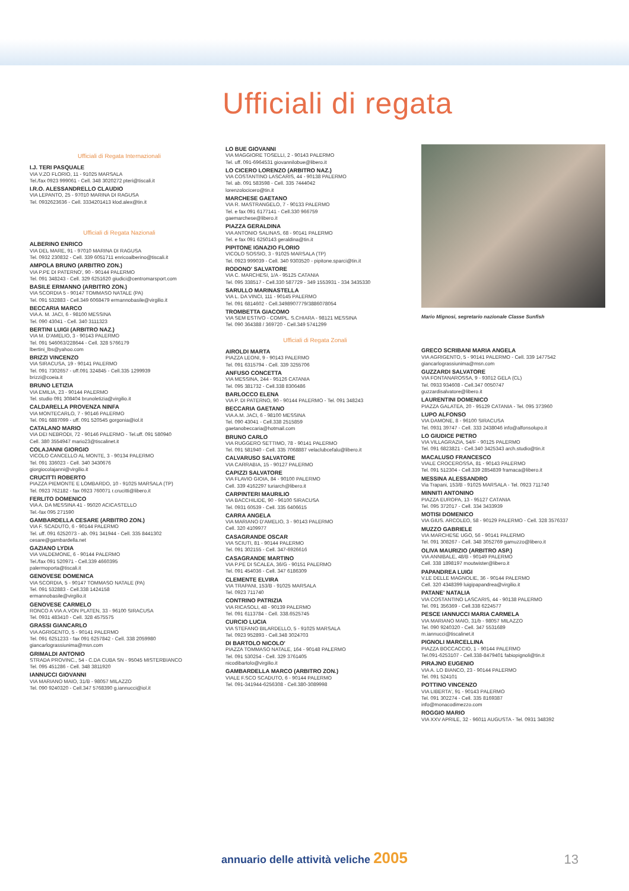Ufficiali di regata
Ufficiali di Regata Internazionali
I.J. TERI PASQUALE
VIA V.ZO FLORIO, 11 - 91025 MARSALA
Tel./fax 0923 999061 - Cell. 348 3020272 pteri@tiscali.it
I.R.O. ALESSANDRELLO CLAUDIO
VIA LEPANTO, 25 - 97010 MARINA DI RAGUSA
Tel. 0932623636 - Cell. 3334201413 klod.alex@tin.it
Ufficiali di Regata Nazionali
ALBERINO ENRICO
VIA DEL MARE, 91 - 97010 MARINA DI RAGUSA
Tel. 0932 230832 - Cell. 339 6051711 enricoalberino@tiscali.it
AMPOLA BRUNO (ARBITRO ZON.)
VIA P.PE DI PATERNO', 90 - 90144 PALERMO
Tel. 091 348243 - Cell. 329 6251620 giudici@centromarsport.com
BASILE ERMANNO (ARBITRO ZON.)
VIA SCORDIA 5 - 90147 TOMMASO NATALE (PA)
Tel. 091 532883 - Cell.349 6068479 ermannobasile@virgilio.it
BECCARIA MARCO
VIA A. M. JACI, 6 - 98100 MESSINA
Tel. 090 43041 - Cell. 340 3111323
BERTINI LUIGI (ARBITRO NAZ.)
VIA M. D'AMELIO, 3 - 90143 PALERMO
Tel. 091 546063/228644 - Cell. 328 5766179
lbertini_lbs@yahoo.com
BRIZZI VINCENZO
VIA SIRACUSA, 19 - 90141 PALERMO
Tel. 091 7302657 - uff.091 324845 - Cell.335 1299939
brizzi@coeia.it
BRUNO LETIZIA
VIA EMILIA, 23 - 90144 PALERMO
Tel. studio 091 308404 brunoletizia@virgilio.it
CALDARELLA PROVENZA NINFA
VIA MONTECARLO, 7 - 90146 PALERMO
Tel. 091 6887099 - uff. 091 520545 gorgonia@iol.it
CATALANO MARIO
VIA DEI NEBRODI, 72 - 90146 PALERMO - Tel.uff. 091 580940
Cell. 380 3554947 mario23@tiscalinet.it
COLAJANNI GIORGIO
VICOLO CANCELLO AL MONTE, 3 - 90134 PALERMO
Tel. 091 336023 - Cell. 340 3430676
giorgiocolajanni@virgilio.it
CRUCITTI ROBERTO
PIAZZA PIEMONTE E LOMBARDO, 10 - 91025 MARSALA (TP)
Tel. 0923 762182 - fax 0923 760071 r.crucitti@libero.it
FERLITO DOMENICO
VIA A. DA MESSINA 41 - 95020 ACICASTELLO
Tel.-fax 095 271590
GAMBARDELLA CESARE (ARBITRO ZON.)
VIA F. SCADUTO, 6 - 90144 PALERMO
Tel. uff. 091 6252073 - ab. 091 341944 - Cell. 335 8441302
cesare@gambardella.net
GAZIANO LYDIA
VIA VALDEMONE, 6 - 90144 PALERMO
Tel./fax 091 520971 - Cell.339 4660395
palermoporta@tiscali.it
GENOVESE DOMENICA
VIA SCORDIA, 5 - 90147 TOMMASO NATALE (PA)
Tel. 091 532883 - Cell.338 1424158
ermannobasile@virgilio.it
GENOVESE CARMELO
RONCO A VIA A.VON PLATEN, 33 - 96100 SIRACUSA
Tel. 0931 483410 - Cell. 328 4575575
GRASSI GIANCARLO
VIA AGRIGENTO, 5 - 90141 PALERMO
Tel. 091 6251233 - fax 091 6257842 - Cell. 338 2059980
giancarlograssiunima@msn.com
GRIMALDI ANTONIO
STRADA PROVINC., 54 - C.DA CUBA SN - 95045 MISTERBIANCO
Tel. 095 451286 - Cell. 348 3811920
IANNUCCI GIOVANNI
VIA MARIANO MAIO, 31/B - 98057 MILAZZO
Tel. 090 9240320 - Cell.347 5768390 g.iannucci@iol.it
LO BUE GIOVANNI
VIA MAGGIORE TOSELLI, 2 - 90143 PALERMO
Tel. uff. 091-6964531 giovannilobue@libero.it
LO CICERO LORENZO (ARBITRO NAZ.)
VIA COSTANTINO LASCARIS, 44 - 90138 PALERMO
Tel. ab. 091 583598 - Cell. 335 7444042
lorenzolocicero@tin.it
MARCHESE GAETANO
VIA R. MASTRANGELO, 7 - 90133 PALERMO
Tel. e fax 091 6177141 - Cell.330 966759
gaemarchese@libero.it
PIAZZA GERALDINA
VIA ANTONIO SALINAS, 68 - 90141 PALERMO
Tel. e fax 091 6250143 geraldina@tin.it
PIPITONE IGNAZIO FLORIO
VICOLO SOSSIO, 3 - 91025 MARSALA (TP)
Tel. 0923 999039 - Cell. 340 9303520 - pipitone.sparci@tin.it
RODONO' SALVATORE
VIA C. MARCHESI, 1/A - 95125 CATANIA
Tel. 095 338517 - Cell.330 587729 - 349 1553931 - 334 3435330
SARULLO MARINASTELLA
VIA L. DA VINCI, 111 - 90145 PALERMO
Tel. 091 6814602 - Cell.3498907779/3886078054
TROMBETTA GIACOMO
VIA SEM ESTIVO - COMPL. S.CHIARA - 98121 MESSINA
Tel. 090 364388 / 369720 - Cell.349 5741299
Ufficiali di Regata Zonali
AIROLDI MARTA
PIAZZA LEONI, 9 - 90143 PALERMO
Tel. 091 6315794 - Cell. 339 3255706
ANFUSO CONCETTA
VIA MESSINA, 244 - 95126 CATANIA
Tel. 095 381732 - Cell.338 8306486
BARLOCCO ELENA
VIA P. DI PATERNO, 90 - 90144 PALERMO - Tel. 091 348243
BECCARIA GAETANO
VIA A.M. JACI, 6 - 98100 MESSINA
Tel. 090 43041 - Cell.338 2515859
gaetanobeccaria@hotmail.com
BRUNO CARLO
VIA RUGGERO SETTIMO, 78 - 90141 PALERMO
Tel. 091 581940 - Cell. 335 7068887 velaclubcefalu@libero.it
CALVARUSO SALVATORE
VIA CARRABIA, 15 - 90127 PALERMO
CAPIZZI SALVATORE
VIA FLAVIO GIOIA, 84 - 90100 PALERMO
Cell. 339 4162297 turiarch@libero.it
CARPINTERI MAURILIO
VIA BACCHILIDE, 90 - 96100 SIRACUSA
Tel. 0931 60539 - Cell. 335 6406615
CARRA ANGELA
VIA MARIANO D'AMELIO, 3 - 90143 PALERMO
Cell. 320 4109977
CASAGRANDE OSCAR
VIA SCIUTI, 81 - 90144 PALERMO
Tel. 091 302155 - Cell. 347-6926616
CASAGRANDE MARTINO
VIA P.PE DI SCALEA, 36/G - 90151 PALERMO
Tel. 091 454036 - Cell. 347 6186309
CLEMENTE ELVIRA
VIA TRAPANI, 153/B - 91025 MARSALA
Tel. 0923 711740
CONTRINO PATRIZIA
VIA RICASOLI, 48 - 90139 PALERMO
Tel. 091 6113784 - Cell. 338.6525745
CURCIO LUCIA
VIA STEFANO BILARDELLO, 5 - 91025 MARSALA
Tel. 0923 952893 - Cell.348 3024703
DI BARTOLO NICOLO'
PIAZZA TOMMASO NATALE, 164 - 90148 PALERMO
Tel. 091 530254 - Cell. 329 3761405
nicodibartolo@virgilio.it
GAMBARDELLA MARCO (ARBITRO ZON.)
VIALE F.SCO SCADUTO, 6 - 90144 PALERMO
Tel. 091-341944-6256308 - Cell.380-3089998
Mario Mignosi, segretario nazionale Classe Sunfish
GRECO SCRIBANI MARIA ANGELA
VIA AGRIGENTO, 5 - 90141 PALERMO - Cell. 339 1477542
giancarlograssiunima@msn.com
GUZZARDI SALVATORE
VIA FONTANAROSSA, 9 - 93012 GELA (CL)
Tel. 0933 934608 - Cell.347 0050747
guzzardisalvatore@libero.it
LAURENTINI DOMENICO
PIAZZA GALATEA, 20 - 95129 CATANIA - Tel. 095 373960
LUPO ALFONSO
VIA DAMONE, 8 - 96100 SIRACUSA
Tel. 0931 39747 - Cell. 333 2438046 info@alfonsolupo.it
LO GIUDICE PIETRO
VIA VILLAGRAZIA, 54/F - 90125 PALERMO
Tel. 091 6823821 - Cell.340 3425343 arch.studio@tin.it
MACALUSO FRANCESCO
VIALE CROCEROSSA, 81 - 90143 PALERMO
Tel. 091 512304 - Cell.339 2854839 framaca@libero.it
MESSINA ALESSANDRO
Via Trapani, 153/B - 91025 MARSALA - Tel. 0923 711740
MINNITI ANTONINO
PIAZZA EUROPA, 13 - 95127 CATANIA
Tel. 095 372017 - Cell. 334 3433939
MOTISI DOMENICO
VIA GIUS. ARCOLEO, 58 - 90129 PALERMO - Cell. 328 3576337
MUZZO GABRIELE
VIA MARCHESE UGO, 56 - 90141 PALERMO
Tel. 091 308267 - Cell. 348 3052769 gamuzzo@libero.it
OLIVA MAURIZIO (ARBITRO ASP.)
VIA ANNIBALE, 48/B - 90149 PALERMO
Cell. 338 1898197 moutwister@libero.it
PAPANDREA LUIGI
V.LE DELLE MAGNOLIE, 36 - 90144 PALERMO
Cell. 320 4348399 luigipapandrea@virgilio.it
PATANE' NATALIA
VIA COSTANTINO LASCARIS, 44 - 90138 PALERMO
Tel. 091 356369 - Cell.338 6224577
PESCE IANNUCCI MARIA CARMELA
VIA MARIANO MAIO, 31/b - 98057 MILAZZO
Tel. 090 9240320 - Cell. 347 5531689
m.iannucci@tiscalinet.it
PIGNOLI MARCELLINA
PIAZZA BOCCACCIO, 1 - 90144 PALERMO
Tel.091-6253107 - Cell.338-8479401 fabiopignoli@tin.it
PIRAJNO EUGENIO
VIA A. LO BIANCO, 23 - 90144 PALERMO
Tel. 091 524101
POTTINO VINCENZO
VIA LIBERTA', 91 - 90143 PALERMO
Tel. 091 302274 - Cell. 335 8169387
info@monacodimezzo.com
ROGGIO MARIO
VIA XXV APRILE, 32 - 96011 AUGUSTA - Tel. 0931 348392
annuario delle attività veliche 2005
13